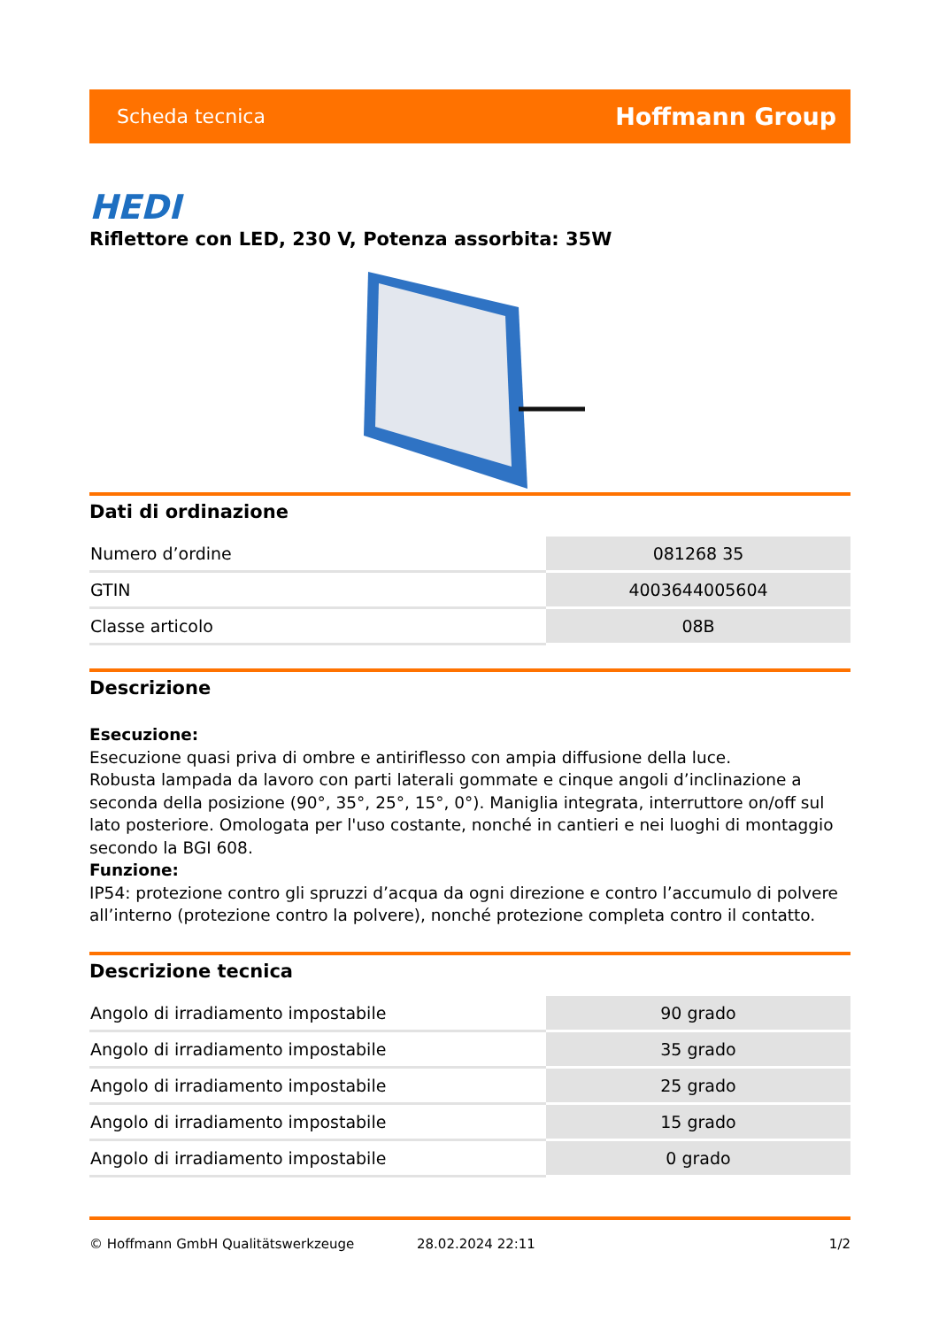Scheda tecnica Hoffmann Group
HEDI
Riflettore con LED, 230 V, Potenza assorbita: 35W
Dati di ordinazione
| Numero d’ordine | 081268 35 |
| GTIN | 4003644005604 |
| Classe articolo | 08B |
Descrizione
Esecuzione:
Esecuzione quasi priva di ombre e antiriflesso con ampia diffusione della luce.
Robusta lampada da lavoro con parti laterali gommate e cinque angoli d’inclinazione a seconda della posizione (90°, 35°, 25°, 15°, 0°). Maniglia integrata, interruttore on/off sul lato posteriore. Omologata per l'uso costante, nonché in cantieri e nei luoghi di montaggio secondo la BGI 608.
Funzione:
IP54: protezione contro gli spruzzi d’acqua da ogni direzione e contro l’accumulo di polvere all’interno (protezione contro la polvere), nonché protezione completa contro il contatto.
Descrizione tecnica
| Angolo di irradiamento impostabile | 90 grado |
| Angolo di irradiamento impostabile | 35 grado |
| Angolo di irradiamento impostabile | 25 grado |
| Angolo di irradiamento impostabile | 15 grado |
| Angolo di irradiamento impostabile | 0 grado |
© Hoffmann GmbH Qualitätswerkzeuge 28.02.2024 22:11 1/2